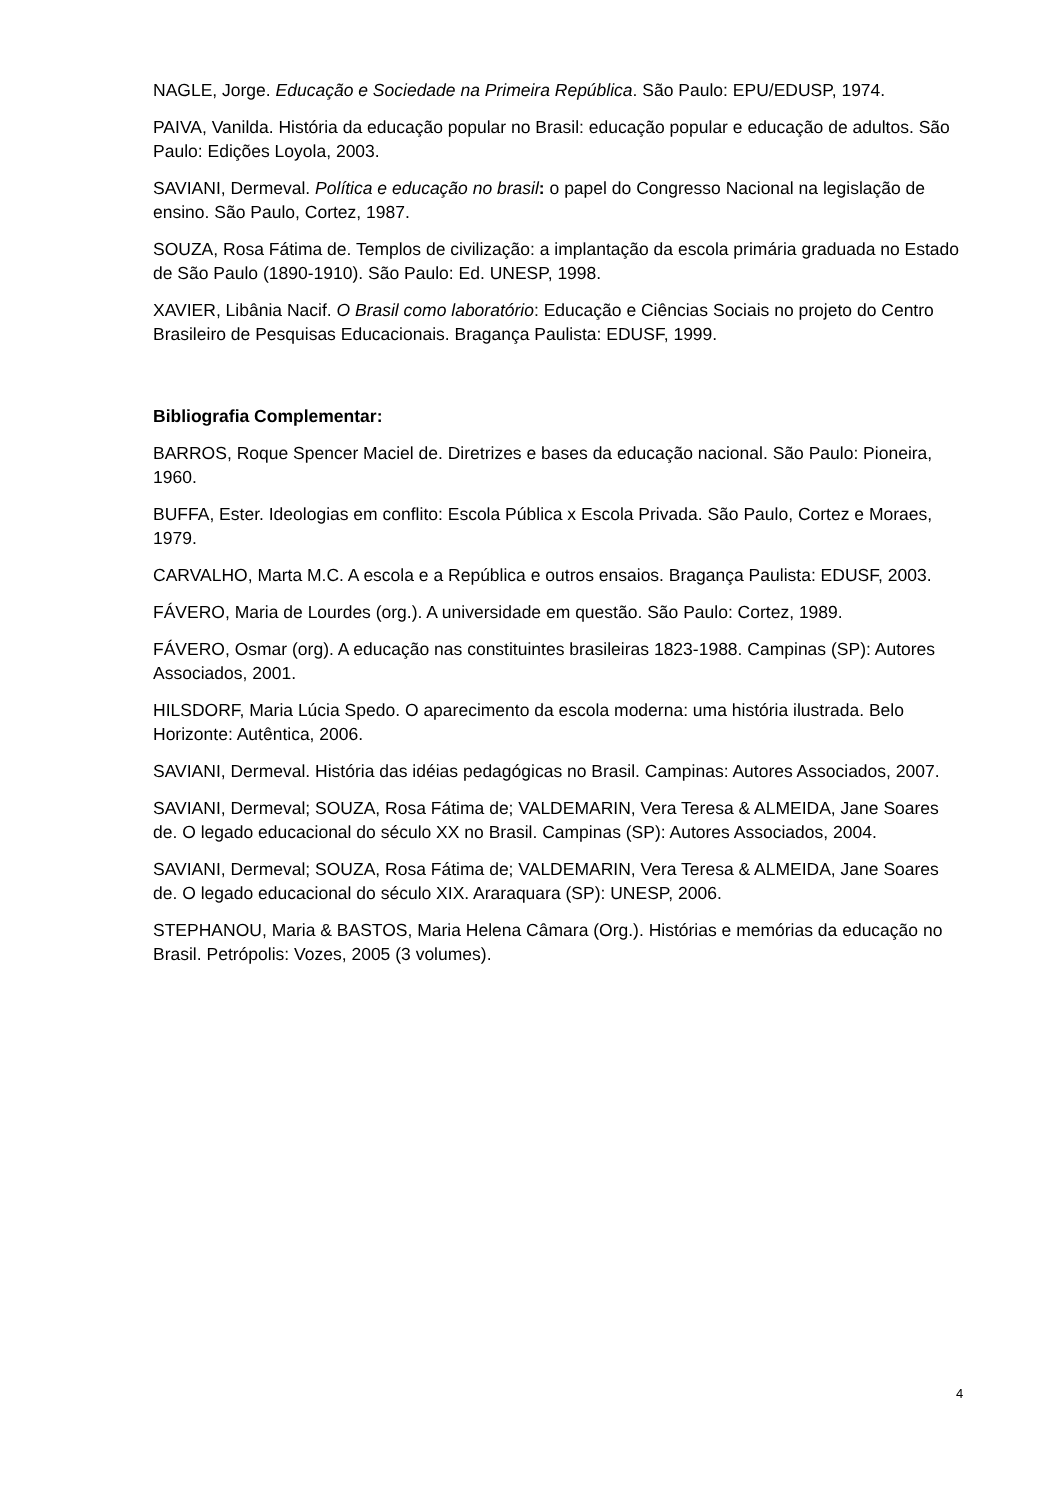NAGLE, Jorge. Educação e Sociedade na Primeira República. São Paulo: EPU/EDUSP, 1974.
PAIVA, Vanilda. História da educação popular no Brasil: educação popular e educação de adultos. São Paulo: Edições Loyola, 2003.
SAVIANI, Dermeval. Política e educação no brasil: o papel do Congresso Nacional na legislação de ensino. São Paulo, Cortez, 1987.
SOUZA, Rosa Fátima de. Templos de civilização: a implantação da escola primária graduada no Estado de São Paulo (1890-1910). São Paulo: Ed. UNESP, 1998.
XAVIER, Libânia Nacif. O Brasil como laboratório: Educação e Ciências Sociais no projeto do Centro Brasileiro de Pesquisas Educacionais. Bragança Paulista: EDUSF, 1999.
Bibliografia Complementar:
BARROS, Roque Spencer Maciel de. Diretrizes e bases da educação nacional. São Paulo: Pioneira, 1960.
BUFFA, Ester. Ideologias em conflito: Escola Pública x Escola Privada. São Paulo, Cortez e Moraes, 1979.
CARVALHO, Marta M.C. A escola e a República e outros ensaios. Bragança Paulista: EDUSF, 2003.
FÁVERO, Maria de Lourdes (org.). A universidade em questão. São Paulo: Cortez, 1989.
FÁVERO, Osmar (org). A educação nas constituintes brasileiras 1823-1988. Campinas (SP): Autores Associados, 2001.
HILSDORF, Maria Lúcia Spedo. O aparecimento da escola moderna: uma história ilustrada. Belo Horizonte: Autêntica, 2006.
SAVIANI, Dermeval. História das idéias pedagógicas no Brasil. Campinas: Autores Associados, 2007.
SAVIANI, Dermeval; SOUZA, Rosa Fátima de; VALDEMARIN, Vera Teresa & ALMEIDA, Jane Soares de. O legado educacional do século XX no Brasil. Campinas (SP): Autores Associados, 2004.
SAVIANI, Dermeval; SOUZA, Rosa Fátima de; VALDEMARIN, Vera Teresa & ALMEIDA, Jane Soares de. O legado educacional do século XIX. Araraquara (SP): UNESP, 2006.
STEPHANOU, Maria & BASTOS, Maria Helena Câmara (Org.). Histórias e memórias da educação no Brasil. Petrópolis: Vozes, 2005 (3 volumes).
4